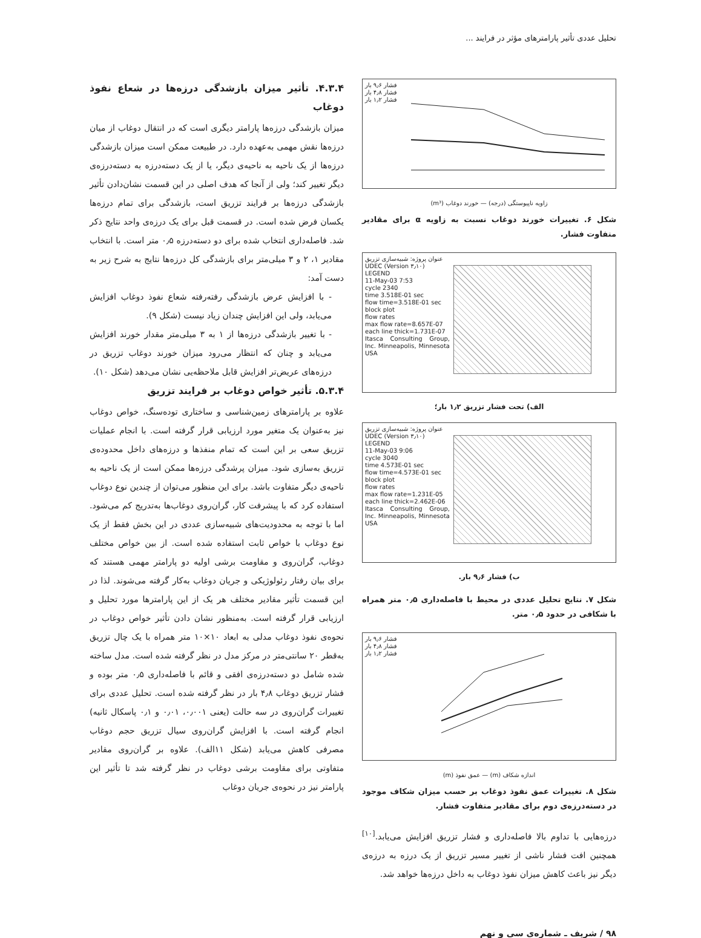تحلیل عددی تأثیر پارامترهای مؤثر در فرایند ...
فشار ۹٫۶ بار
فشار ۴٫۸ بار
فشار ۱٫۲ بار
زاویه ناپیوستگی (درجه) — خورند دوغاب (m³)
شکل ۶. تغییرات خورند دوغاب نسبت به زاویه α برای مقادیر متفاوت فشار.
عنوان پروژه: شبیه‌سازی تزریق
UDEC (Version ۳٫۱۰)
LEGEND
11-May-03 7:53
cycle 2340
time 3.518E-01 sec
flow time=3.518E-01 sec
block plot
flow rates
max flow rate=8.657E-07
each line thick=1.731E-07
Itasca Consulting Group, Inc. Minneapolis, Minnesota USA
الف) تحت فشار تزریق ۱٫۲ بار؛
عنوان پروژه: شبیه‌سازی تزریق
UDEC (Version ۳٫۱۰)
LEGEND
11-May-03 9:06
cycle 3040
time 4.573E-01 sec
flow time=4.573E-01 sec
block plot
flow rates
max flow rate=1.231E-05
each line thick=2.462E-06
Itasca Consulting Group, Inc. Minneapolis, Minnesota USA
ب) فشار ۹٫۶ بار.
شکل ۷. نتایج تحلیل عددی در محیط با فاصله‌داری ۰٫۵ متر همراه با شکافی در حدود ۰٫۵ متر.
فشار ۹٫۶ بار
فشار ۴٫۸ بار
فشار ۱٫۲ بار
اندازه شکاف (m) — عمق نفوذ (m)
شکل ۸. تغییرات عمق نفوذ دوغاب بر حسب میزان شکاف موجود در دسته‌درزه‌ی دوم برای مقادیر متفاوت فشار.
درزه‌هایی با تداوم بالا فاصله‌داری و فشار تزریق افزایش می‌یابد.<sup>[۱۰]</sup> همچنین افت فشار ناشی از تغییر مسیر تزریق از یک درزه به درزه‌ی دیگر نیز باعث کاهش میزان نفوذ دوغاب به داخل درزه‌ها خواهد شد.
۴.۳.۴. تأثیر میزان بازشدگی درزه‌ها در شعاع نفوذ دوغاب
میزان بازشدگی درزه‌ها پارامتر دیگری است که در انتقال دوغاب از میان درزه‌ها نقش مهمی به‌عهده دارد. در طبیعت ممکن است میزان بازشدگی درزه‌ها از یک ناحیه به ناحیه‌ی دیگر، یا از یک دسته‌درزه به دسته‌درزه‌ی دیگر تغییر کند؛ ولی از آنجا که هدف اصلی در این قسمت نشان‌دادن تأثیر بازشدگی درزه‌ها بر فرایند تزریق است، بازشدگی برای تمام درزه‌ها یکسان فرض شده است. در قسمت قبل برای یک درزه‌ی واحد نتایج ذکر شد. فاصله‌داری انتخاب شده برای دو دسته‌درزه ۰٫۵ متر است. با انتخاب مقادیر ۱، ۲ و ۳ میلی‌متر برای بازشدگی کل درزه‌ها نتایج به شرح زیر به دست آمد:
- با افزایش عرض بازشدگی رفته‌رفته شعاع نفوذ دوغاب افزایش می‌یابد، ولی این افزایش چندان زیاد نیست (شکل ۹).
- با تغییر بازشدگی درزه‌ها از ۱ به ۳ میلی‌متر مقدار خورند افزایش می‌یابد و چنان که انتظار می‌رود میزان خورند دوغاب تزریق در درزه‌های عریض‌تر افزایش قابل ملاحظه‌یی نشان می‌دهد (شکل ۱۰).
۵.۳.۴. تأثیر خواص دوغاب بر فرایند تزریق
علاوه بر پارامترهای زمین‌شناسی و ساختاری توده‌سنگ، خواص دوغاب نیز به‌عنوان یک متغیر مورد ارزیابی قرار گرفته است. با انجام عملیات تزریق سعی بر این است که تمام منفذها و درزه‌های داخل محدوده‌ی تزریق به‌سازی شود. میزان پرشدگی درزه‌ها ممکن است از یک ناحیه به ناحیه‌ی دیگر متفاوت باشد. برای این منظور می‌توان از چندین نوع دوغاب استفاده کرد که با پیشرفت کار، گران‌روی دوغاب‌ها به‌تدریج کم می‌شود. اما با توجه به محدودیت‌های شبیه‌سازی عددی در این بخش فقط از یک نوع دوغاب با خواص ثابت استفاده شده است. از بین خواص مختلف دوغاب، گران‌روی و مقاومت برشی اولیه دو پارامتر مهمی هستند که برای بیان رفتار رئولوژیکی و جریان دوغاب به‌کار گرفته می‌شوند. لذا در این قسمت تأثیر مقادیر مختلف هر یک از این پارامترها مورد تحلیل و ارزیابی قرار گرفته است. به‌منظور نشان دادن تأثیر خواص دوغاب در نحوه‌ی نفوذ دوغاب مدلی به ابعاد ۱۰×۱۰ متر همراه با یک چال تزریق به‌قطر ۲۰ سانتی‌متر در مرکز مدل در نظر گرفته شده است. مدل ساخته شده شامل دو دسته‌درزه‌ی افقی و قائم با فاصله‌داری ۰٫۵ متر بوده و فشار تزریق دوغاب ۴٫۸ بار در نظر گرفته شده است. تحلیل عددی برای تغییرات گران‌روی در سه حالت (یعنی ۰٫۰۰۱، ۰٫۰۱ و ۰٫۱ پاسکال ثانیه) انجام گرفته است. با افزایش گران‌روی سیال تزریق حجم دوغاب مصرفی کاهش می‌یابد (شکل ۱۱الف). علاوه بر گران‌روی مقادیر متفاوتی برای مقاومت برشی دوغاب در نظر گرفته شد تا تأثیر این پارامتر نیز در نحوه‌ی جریان دوغاب
۹۸ / شریف ـ شماره‌ی سی و نهم